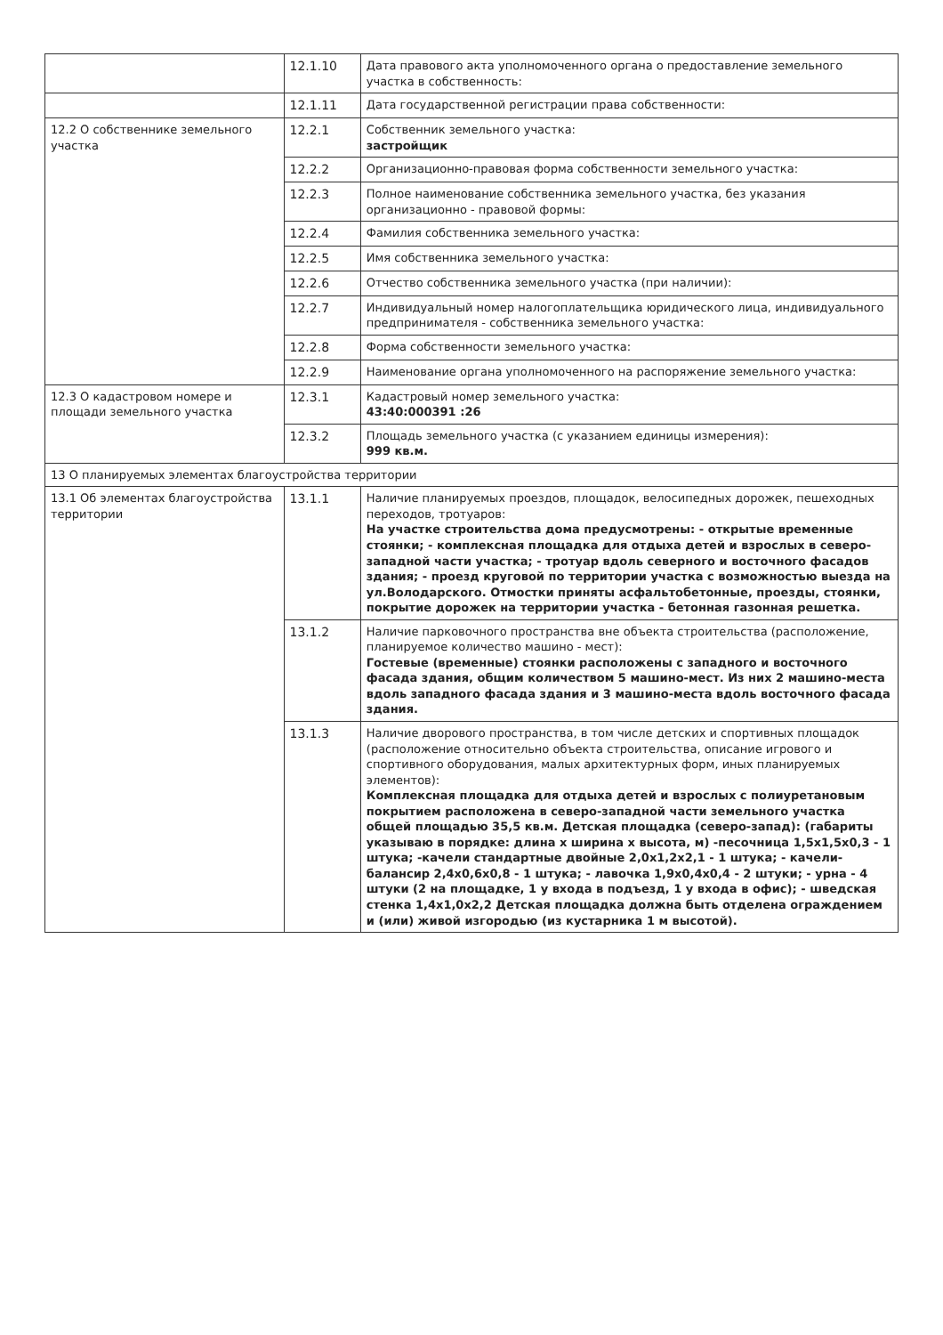| | 12.1.10 | Дата правового акта уполномоченного органа о предоставление земельного участка в собственность: |
| | 12.1.11 | Дата государственной регистрации права собственности: |
| 12.2 О собственнике земельного участка | 12.2.1 | Собственник земельного участка: застройщик |
| | 12.2.2 | Организационно-правовая форма собственности земельного участка: |
| | 12.2.3 | Полное наименование собственника земельного участка, без указания организационно - правовой формы: |
| | 12.2.4 | Фамилия собственника земельного участка: |
| | 12.2.5 | Имя собственника земельного участка: |
| | 12.2.6 | Отчество собственника земельного участка (при наличии): |
| | 12.2.7 | Индивидуальный номер налогоплательщика юридического лица, индивидуального предпринимателя - собственника земельного участка: |
| | 12.2.8 | Форма собственности земельного участка: |
| | 12.2.9 | Наименование органа уполномоченного на распоряжение земельного участка: |
| 12.3 О кадастровом номере и площади земельного участка | 12.3.1 | Кадастровый номер земельного участка: 43:40:000391 :26 |
| | 12.3.2 | Площадь земельного участка (с указанием единицы измерения): 999 кв.м. |
| 13 О планируемых элементах благоустройства территории | | |
| 13.1 Об элементах благоустройства территории | 13.1.1 | Наличие планируемых проездов, площадок, велосипедных дорожек, пешеходных переходов, тротуаров: На участке строительства дома предусмотрены: - открытые временные стоянки; - комплексная площадка для отдыха детей и взрослых в северо-западной части участка; - тротуар вдоль северного и восточного фасадов здания; - проезд круговой по территории участка с возможностью выезда на ул.Володарского. Отмостки приняты асфальтобетонные, проезды, стоянки, покрытие дорожек на территории участка - бетонная газонная решетка. |
| | 13.1.2 | Наличие парковочного пространства вне объекта строительства (расположение, планируемое количество машино - мест): Гостевые (временные) стоянки расположены с западного и восточного фасада здания, общим количеством 5 машино-мест. Из них 2 машино-места вдоль западного фасада здания и 3 машино-места вдоль восточного фасада здания. |
| | 13.1.3 | Наличие дворового пространства, в том числе детских и спортивных площадок (расположение относительно объекта строительства, описание игрового и спортивного оборудования, малых архитектурных форм, иных планируемых элементов): Комплексная площадка для отдыха детей и взрослых с полиуретановым покрытием расположена в северо-западной части земельного участка общей площадью 35,5 кв.м. Детская площадка (северо-запад): (габариты указываю в порядке: длина х ширина х высота, м) -песочница 1,5х1,5х0,3 - 1 штука; -качели стандартные двойные 2,0х1,2х2,1 - 1 штука; - качели-балансир 2,4х0,6х0,8 - 1 штука; - лавочка 1,9х0,4х0,4 - 2 штуки; - урна - 4 штуки (2 на площадке, 1 у входа в подъезд, 1 у входа в офис); - шведская стенка 1,4х1,0х2,2 Детская площадка должна быть отделена ограждением и (или) живой изгородью (из кустарника 1 м высотой). |